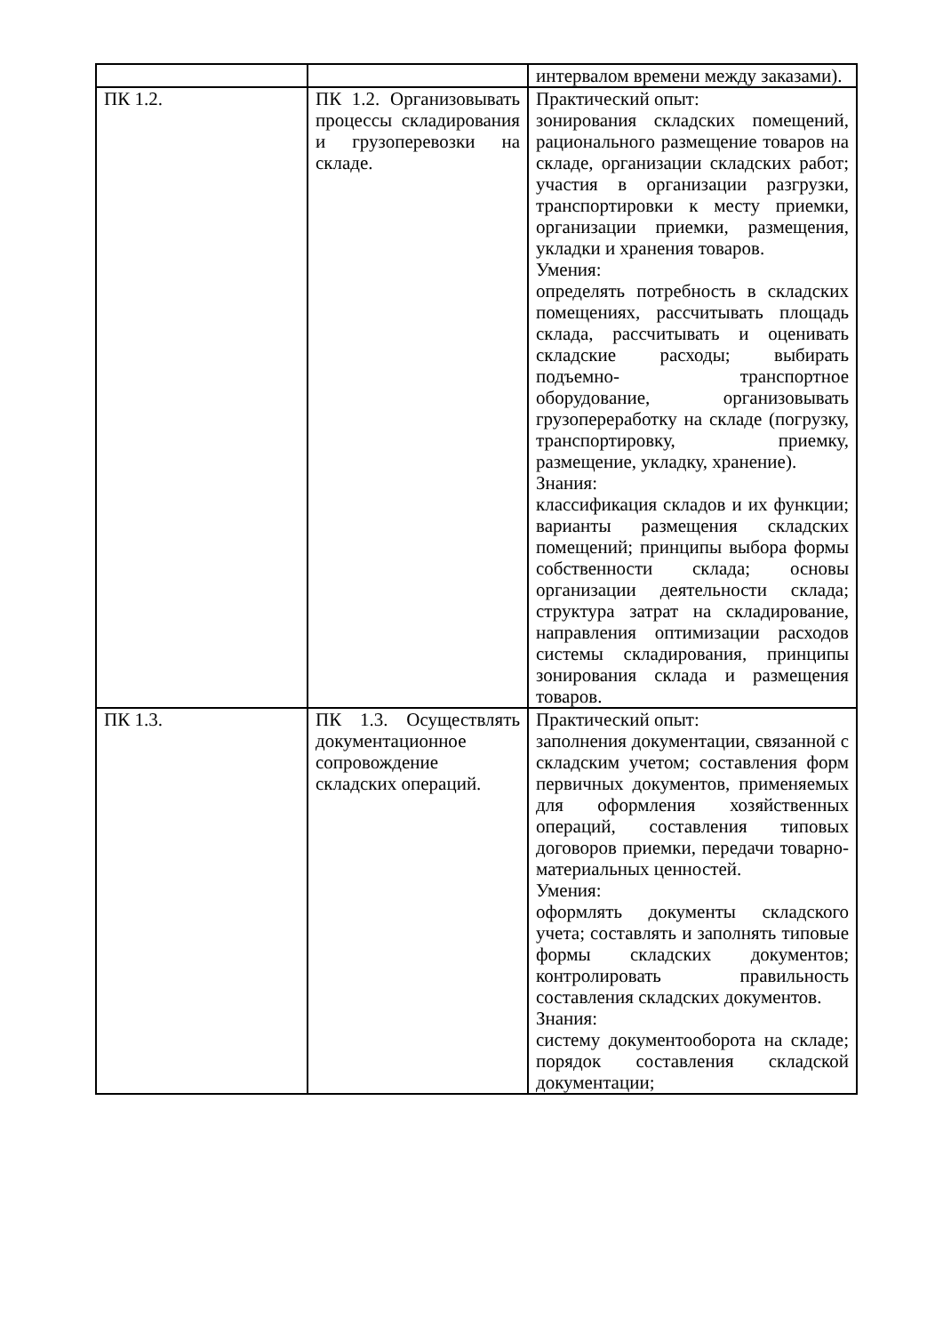| | | интервалом времени между заказами). |
| ПК 1.2. | ПК 1.2. Организовывать процессы складирования и грузоперевозки на складе. | Практический опыт: зонирования складских помещений, рационального размещение товаров на складе, организации складских работ; участия в организации разгрузки, транспортировки к месту приемки, организации приемки, размещения, укладки и хранения товаров. Умения: определять потребность в складских помещениях, рассчитывать площадь склада, рассчитывать и оценивать складские расходы; выбирать подъемно- транспортное оборудование, организовывать грузопереработку на складе (погрузку, транспортировку, приемку, размещение, укладку, хранение). Знания: классификация складов и их функции; варианты размещения складских помещений; принципы выбора формы собственности склада; основы организации деятельности склада; структура затрат на складирование, направления оптимизации расходов системы складирования, принципы зонирования склада и размещения товаров. |
| ПК 1.3. | ПК 1.3. Осуществлять документационное сопровождение складских операций. | Практический опыт: заполнения документации, связанной с складским учетом; составления форм первичных документов, применяемых для оформления хозяйственных операций, составления типовых договоров приемки, передачи товарно-материальных ценностей. Умения: оформлять документы складского учета; составлять и заполнять типовые формы складских документов; контролировать правильность составления складских документов. Знания: систему документооборота на складе; порядок составления складской документации; |